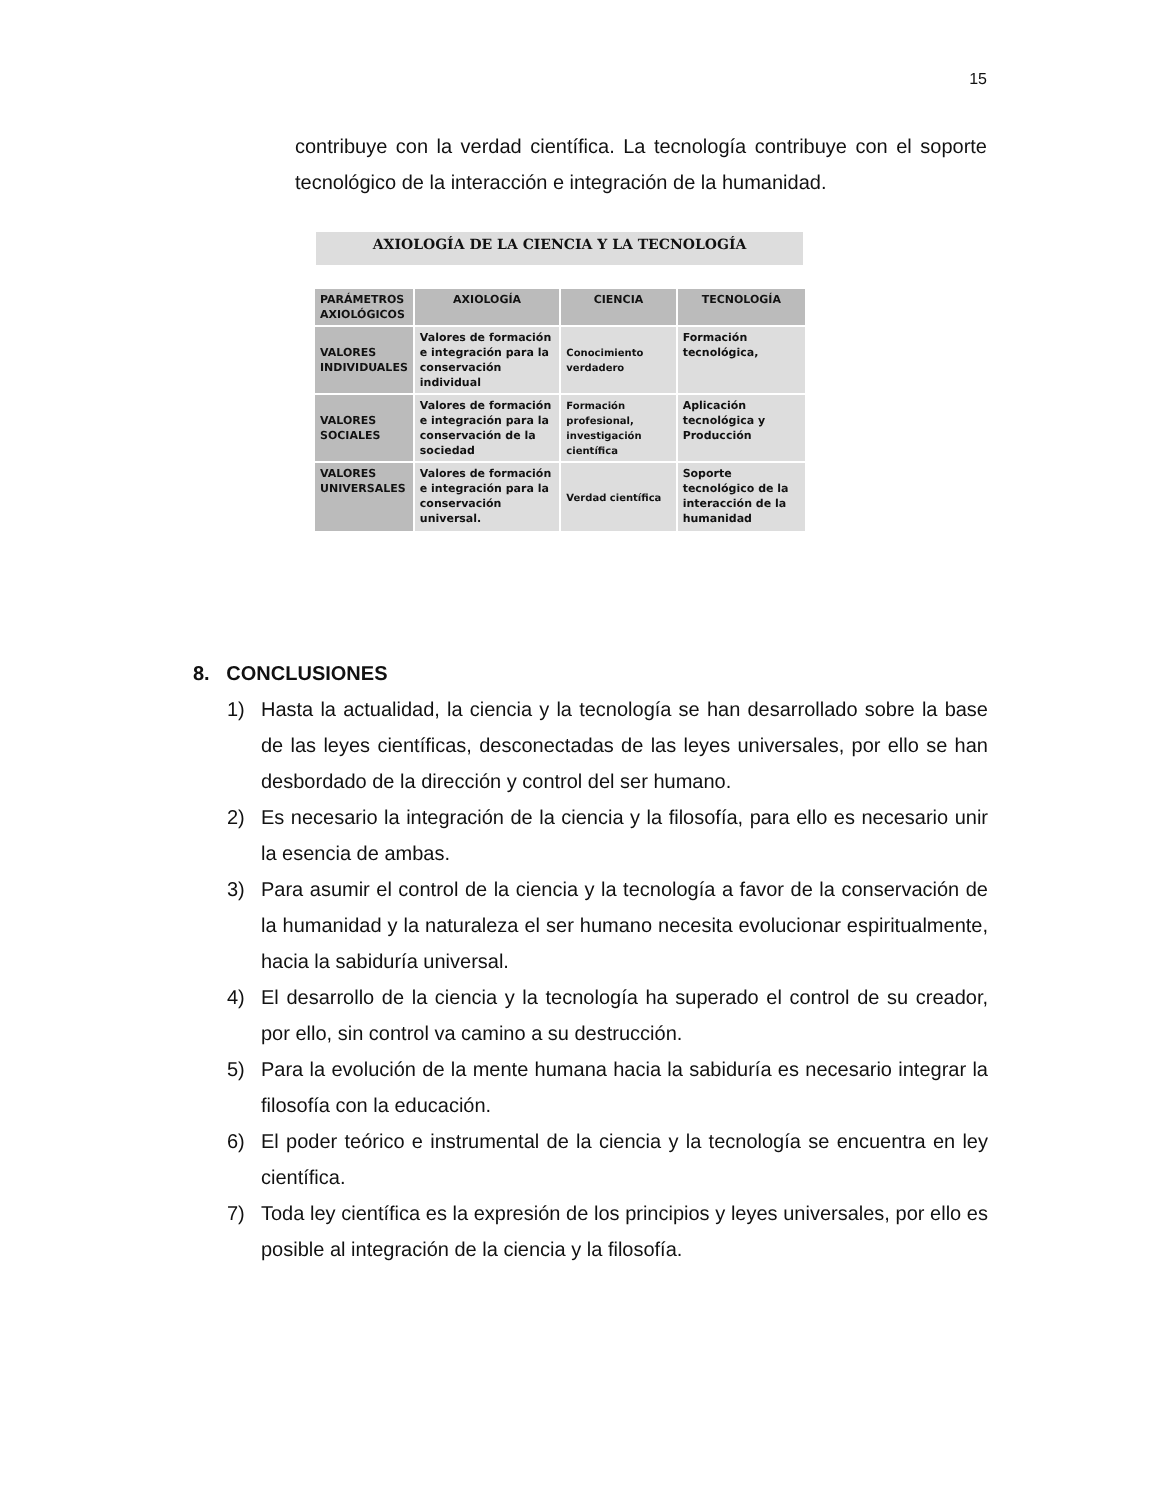15
contribuye con la verdad científica. La tecnología contribuye con el soporte tecnológico de la interacción e integración de la humanidad.
AXIOLOGÍA DE LA CIENCIA Y LA TECNOLOGÍA
| PARÁMETROS AXIOLÓGICOS | AXIOLOGÍA | CIENCIA | TECNOLOGÍA |
| --- | --- | --- | --- |
| VALORES INDIVIDUALES | Valores de formación e integración para la conservación individual | Conocimiento verdadero | Formación tecnológica, |
| VALORES SOCIALES | Valores de formación e integración para la conservación de la sociedad | Formación profesional, investigación científica | Aplicación tecnológica y Producción |
| VALORES UNIVERSALES | Valores de formación e integración para la conservación universal. | Verdad científica | Soporte tecnológico de la interacción de la humanidad |
8. CONCLUSIONES
1) Hasta la actualidad, la ciencia y la tecnología se han desarrollado sobre la base de las leyes científicas, desconectadas de las leyes universales, por ello se han desbordado de la dirección y control del ser humano.
2) Es necesario la integración de la ciencia y la filosofía, para ello es necesario unir la esencia de ambas.
3) Para asumir el control de la ciencia y la tecnología a favor de la conservación de la humanidad y la naturaleza el ser humano necesita evolucionar espiritualmente, hacia la sabiduría universal.
4) El desarrollo de la ciencia y la tecnología ha superado el control de su creador, por ello, sin control va camino a su destrucción.
5) Para la evolución de la mente humana hacia la sabiduría es necesario integrar la filosofía con la educación.
6) El poder teórico e instrumental de la ciencia y la tecnología se encuentra en ley científica.
7) Toda ley científica es la expresión de los principios y leyes universales, por ello es posible al integración de la ciencia y la filosofía.